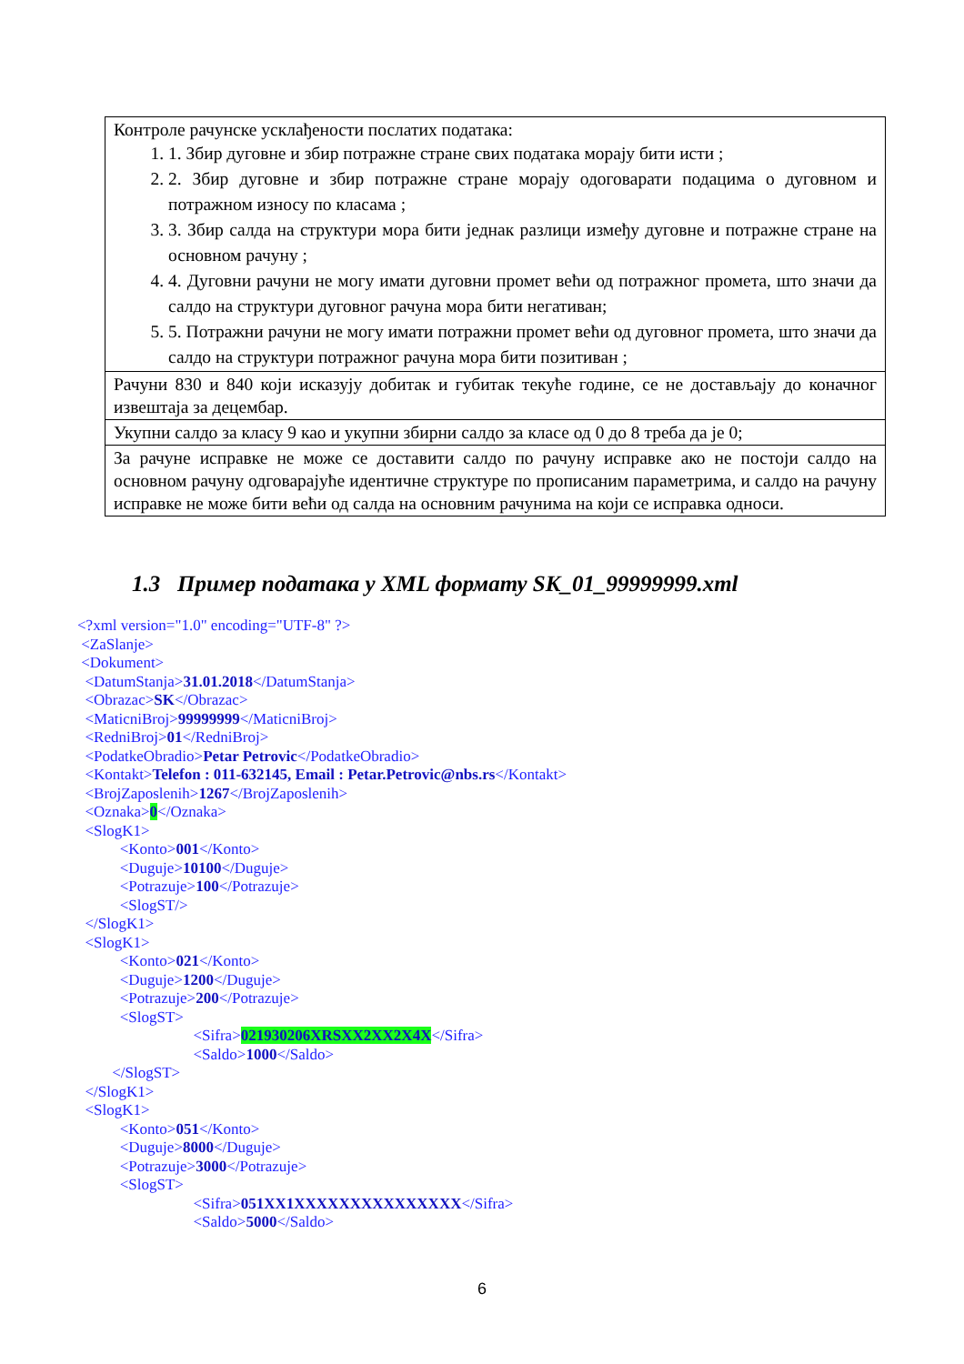| Контроле рачунске усклађености послатих података: 1. 1. Збир дуговне и збир потражне стране свих података морају бити исти ; 2. 2. Збир дуговне и збир потражне стране морају одоговарати подацима о дуговном и потражном износу по класама ; 3. 3. Збир салда на структури мора бити једнак разлици између дуговне и потражне стране на основном рачуну ; 4. 4. Дуговни рачуни не могу имати дуговни промет већи од потражног промета, што значи да салдо на структури дуговног рачуна мора бити негативан; 5. 5. Потражни рачуни не могу имати потражни промет већи од дуговног промета, што значи да салдо на структури потражног рачуна мора бити позитиван ; |
| Рачуни 830 и 840 који исказују добитак и губитак текуће године, се не достављају до коначног извештаја за децембар. |
| Укупни салдо за класу 9 као и укупни збирни салдо за класе од 0 до 8 треба да је 0; |
| За рачуне исправке не може се доставити салдо по рачуну исправке ако не постоји салдо на основном рачуну одговарајуће идентичне структуре по прописаним параметрима, и салдо на рачуну исправке не може бити већи од салда на основним рачунима на који се исправка односи. |
1.3 Пример података у XML формату SK_01_99999999.xml
<?xml version="1.0" encoding="UTF-8" ?>
<ZaSlanje>
<Dokument>
<DatumStanja>31.01.2018</DatumStanja>
<Obrazac>SK</Obrazac>
<MaticniBroj>99999999</MaticniBroj>
<RedniBroj>01</RedniBroj>
<PodatkeObradio>Petar Petrovic</PodatkeObradio>
<Kontakt>Telefon : 011-632145, Email : Petar.Petrovic@nbs.rs</Kontakt>
<BrojZaposlenih>1267</BrojZaposlenih>
<Oznaka>0</Oznaka>
<SlogK1>
<Konto>001</Konto>
<Duguje>10100</Duguje>
<Potrazuje>100</Potrazuje>
<SlogST/>
</SlogK1>
<SlogK1>
<Konto>021</Konto>
<Duguje>1200</Duguje>
<Potrazuje>200</Potrazuje>
<SlogST>
<Sifra>021930206XRSXX2XX2X4X</Sifra>
<Saldo>1000</Saldo>
</SlogST>
</SlogK1>
<SlogK1>
<Konto>051</Konto>
<Duguje>8000</Duguje>
<Potrazuje>3000</Potrazuje>
<SlogST>
<Sifra>051XX1XXXXXXXXXXXXXXX</Sifra>
<Saldo>5000</Saldo>
6